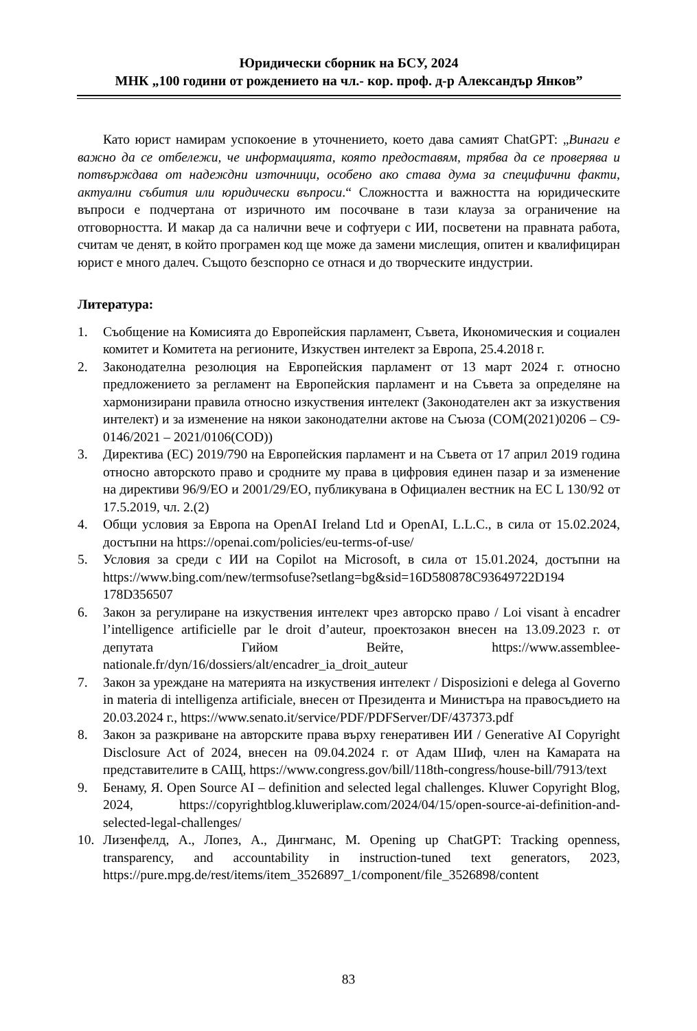Юридически сборник на БСУ, 2024
МНК „100 години от рождението на чл.- кор. проф. д-р Александър Янков”
Като юрист намирам успокоение в уточнението, което дава самият ChatGPT: „Винаги е важно да се отбележи, че информацията, която предоставям, трябва да се проверява и потвърждава от надеждни източници, особено ако става дума за специфични факти, актуални събития или юридически въпроси.“ Сложността и важността на юридическите въпроси е подчертана от изричното им посочване в тази клауза за ограничение на отговорността. И макар да са налични вече и софтуери с ИИ, посветени на правната работа, считам че денят, в който програмен код ще може да замени мислещия, опитен и квалифициран юрист е много далеч. Същото безспорно се отнася и до творческите индустрии.
Литература:
1. Съобщение на Комисията до Европейския парламент, Съвета, Икономическия и социален комитет и Комитета на регионите, Изкуствен интелект за Европа, 25.4.2018 г.
2. Законодателна резолюция на Европейския парламент от 13 март 2024 г. относно предложението за регламент на Европейския парламент и на Съвета за определяне на хармонизирани правила относно изкуствения интелект (Законодателен акт за изкуствения интелект) и за изменение на някои законодателни актове на Съюза (COM(2021)0206 – C9-0146/2021 – 2021/0106(COD))
3. Директива (ЕС) 2019/790 на Европейския парламент и на Съвета от 17 април 2019 година относно авторското право и сродните му права в цифровия единен пазар и за изменение на директиви 96/9/ЕО и 2001/29/ЕО, публикувана в Официален вестник на ЕС L 130/92 от 17.5.2019, чл. 2.(2)
4. Общи условия за Европа на OpenAI Ireland Ltd и OpenAI, L.L.C., в сила от 15.02.2024, достъпни на https://openai.com/policies/eu-terms-of-use/
5. Условия за среди с ИИ на Copilot на Microsoft, в сила от 15.01.2024, достъпни на https://www.bing.com/new/termsofuse?setlang=bg&sid=16D580878C93649722D194 178D356507
6. Закон за регулиране на изкуствения интелект чрез авторско право / Loi visant à encadrer l’intelligence artificielle par le droit d’auteur, проектозакон внесен на 13.09.2023 г. от депутата Гийом Вейте, https://www.assemblee-nationale.fr/dyn/16/dossiers/alt/encadrer_ia_droit_auteur
7. Закон за уреждане на материята на изкуствения интелект / Disposizioni e delega al Governo in materia di intelligenza artificiale, внесен от Президента и Министъра на правосъдието на 20.03.2024 г., https://www.senato.it/service/PDF/PDFServer/DF/437373.pdf
8. Закон за разкриване на авторските права върху генеративен ИИ / Generative AI Copyright Disclosure Act of 2024, внесен на 09.04.2024 г. от Адам Шиф, член на Камарата на представителите в САЩ, https://www.congress.gov/bill/118th-congress/house-bill/7913/text
9. Бенаму, Я. Open Source AI – definition and selected legal challenges. Kluwer Copyright Blog, 2024, https://copyrightblog.kluweriplaw.com/2024/04/15/open-source-ai-definition-and-selected-legal-challenges/
10. Лизенфелд, А., Лопез, А., Дингманс, М. Opening up ChatGPT: Tracking openness, transparency, and accountability in instruction-tuned text generators, 2023, https://pure.mpg.de/rest/items/item_3526897_1/component/file_3526898/content
83